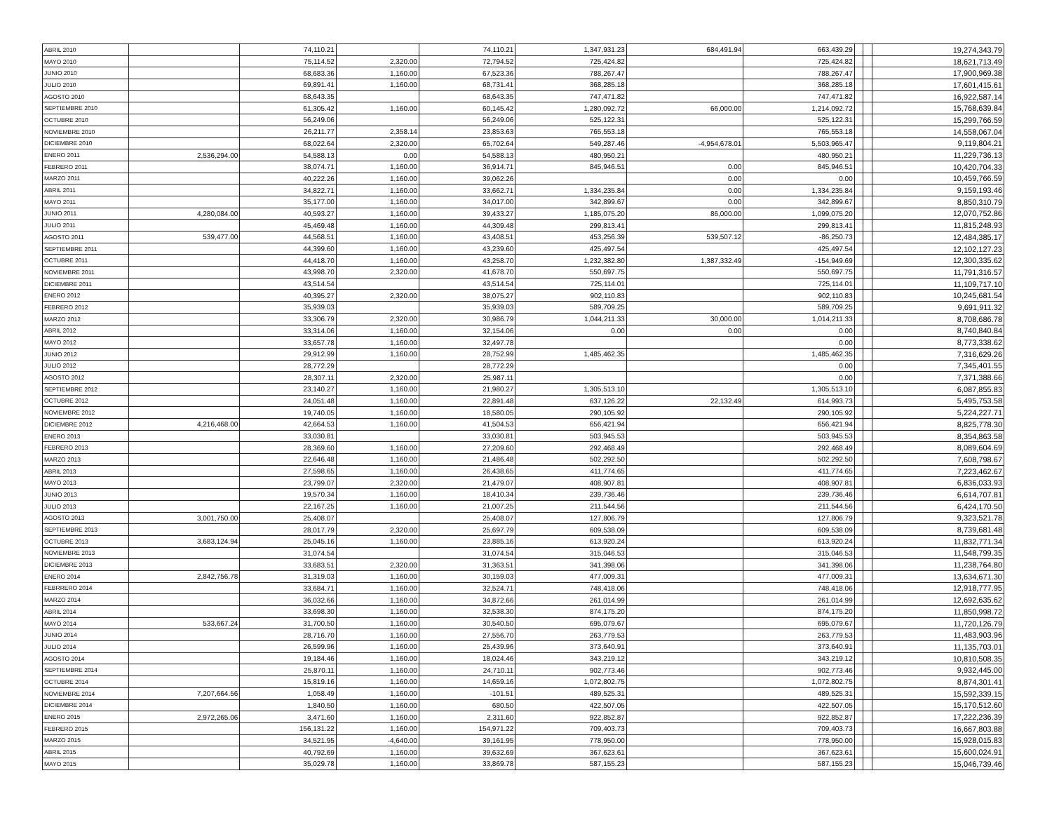| ABRIL 2010 | | 74,110.21 | | 74,110.21 | 1,347,931.23 | 684,491.94 | 663,439.29 | | | 19,274,343.79 |
| MAYO 2010 | | 75,114.52 | 2,320.00 | 72,794.52 | 725,424.82 | | 725,424.82 | | | 18,621,713.49 |
| JUNIO 2010 | | 68,683.36 | 1,160.00 | 67,523.36 | 788,267.47 | | 788,267.47 | | | 17,900,969.38 |
| JULIO 2010 | | 69,891.41 | 1,160.00 | 68,731.41 | 368,285.18 | | 368,285.18 | | | 17,601,415.61 |
| AGOSTO 2010 | | 68,643.35 | | 68,643.35 | 747,471.82 | | 747,471.82 | | | 16,922,587.14 |
| SEPTIEMBRE 2010 | | 61,305.42 | 1,160.00 | 60,145.42 | 1,280,092.72 | 66,000.00 | 1,214,092.72 | | | 15,768,639.84 |
| OCTUBRE 2010 | | 56,249.06 | | 56,249.06 | 525,122.31 | | 525,122.31 | | | 15,299,766.59 |
| NOVIEMBRE 2010 | | 26,211.77 | 2,358.14 | 23,853.63 | 765,553.18 | | 765,553.18 | | | 14,558,067.04 |
| DICIEMBRE 2010 | | 68,022.64 | 2,320.00 | 65,702.64 | 549,287.46 | -4,954,678.01 | 5,503,965.47 | | | 9,119,804.21 |
| ENERO 2011 | 2,536,294.00 | 54,588.13 | 0.00 | 54,588.13 | 480,950.21 | | 480,950.21 | | | 11,229,736.13 |
| FEBRERO 2011 | | 38,074.71 | 1,160.00 | 36,914.71 | 845,946.51 | 0.00 | 845,946.51 | | | 10,420,704.33 |
| MARZO 2011 | | 40,222.26 | 1,160.00 | 39,062.26 | | 0.00 | 0.00 | | | 10,459,766.59 |
| ABRIL 2011 | | 34,822.71 | 1,160.00 | 33,662.71 | 1,334,235.84 | 0.00 | 1,334,235.84 | | | 9,159,193.46 |
| MAYO 2011 | | 35,177.00 | 1,160.00 | 34,017.00 | 342,899.67 | 0.00 | 342,899.67 | | | 8,850,310.79 |
| JUNIO 2011 | 4,280,084.00 | 40,593.27 | 1,160.00 | 39,433.27 | 1,185,075.20 | 86,000.00 | 1,099,075.20 | | | 12,070,752.86 |
| JULIO 2011 | | 45,469.48 | 1,160.00 | 44,309.48 | 299,813.41 | | 299,813.41 | | | 11,815,248.93 |
| AGOSTO 2011 | 539,477.00 | 44,568.51 | 1,160.00 | 43,408.51 | 453,256.39 | 539,507.12 | -86,250.73 | | | 12,484,385.17 |
| SEPTIEMBRE 2011 | | 44,399.60 | 1,160.00 | 43,239.60 | 425,497.54 | | 425,497.54 | | | 12,102,127.23 |
| OCTUBRE 2011 | | 44,418.70 | 1,160.00 | 43,258.70 | 1,232,382.80 | 1,387,332.49 | -154,949.69 | | | 12,300,335.62 |
| NOVIEMBRE 2011 | | 43,998.70 | 2,320.00 | 41,678.70 | 550,697.75 | | 550,697.75 | | | 11,791,316.57 |
| DICIEMBRE 2011 | | 43,514.54 | | 43,514.54 | 725,114.01 | | 725,114.01 | | | 11,109,717.10 |
| ENERO 2012 | | 40,395.27 | 2,320.00 | 38,075.27 | 902,110.83 | | 902,110.83 | | | 10,245,681.54 |
| FEBRERO 2012 | | 35,939.03 | | 35,939.03 | 589,709.25 | | 589,709.25 | | | 9,691,911.32 |
| MARZO 2012 | | 33,306.79 | 2,320.00 | 30,986.79 | 1,044,211.33 | 30,000.00 | 1,014,211.33 | | | 8,708,686.78 |
| ABRIL 2012 | | 33,314.06 | 1,160.00 | 32,154.06 | 0.00 | 0.00 | 0.00 | | | 8,740,840.84 |
| MAYO 2012 | | 33,657.78 | 1,160.00 | 32,497.78 | | | 0.00 | | | 8,773,338.62 |
| JUNIO 2012 | | 29,912.99 | 1,160.00 | 28,752.99 | 1,485,462.35 | | 1,485,462.35 | | | 7,316,629.26 |
| JULIO 2012 | | 28,772.29 | | 28,772.29 | | | 0.00 | | | 7,345,401.55 |
| AGOSTO 2012 | | 28,307.11 | 2,320.00 | 25,987.11 | | | 0.00 | | | 7,371,388.66 |
| SEPTIEMBRE 2012 | | 23,140.27 | 1,160.00 | 21,980.27 | 1,305,513.10 | | 1,305,513.10 | | | 6,087,855.83 |
| OCTUBRE 2012 | | 24,051.48 | 1,160.00 | 22,891.48 | 637,126.22 | 22,132.49 | 614,993.73 | | | 5,495,753.58 |
| NOVIEMBRE 2012 | | 19,740.05 | 1,160.00 | 18,580.05 | 290,105.92 | | 290,105.92 | | | 5,224,227.71 |
| DICIEMBRE 2012 | 4,216,468.00 | 42,664.53 | 1,160.00 | 41,504.53 | 656,421.94 | | 656,421.94 | | | 8,825,778.30 |
| ENERO 2013 | | 33,030.81 | | 33,030.81 | 503,945.53 | | 503,945.53 | | | 8,354,863.58 |
| FEBRERO 2013 | | 28,369.60 | 1,160.00 | 27,209.60 | 292,468.49 | | 292,468.49 | | | 8,089,604.69 |
| MARZO 2013 | | 22,646.48 | 1,160.00 | 21,486.48 | 502,292.50 | | 502,292.50 | | | 7,608,798.67 |
| ABRIL 2013 | | 27,598.65 | 1,160.00 | 26,438.65 | 411,774.65 | | 411,774.65 | | | 7,223,462.67 |
| MAYO 2013 | | 23,799.07 | 2,320.00 | 21,479.07 | 408,907.81 | | 408,907.81 | | | 6,836,033.93 |
| JUNIO 2013 | | 19,570.34 | 1,160.00 | 18,410.34 | 239,736.46 | | 239,736.46 | | | 6,614,707.81 |
| JULIO 2013 | | 22,167.25 | 1,160.00 | 21,007.25 | 211,544.56 | | 211,544.56 | | | 6,424,170.50 |
| AGOSTO 2013 | 3,001,750.00 | 25,408.07 | | 25,408.07 | 127,806.79 | | 127,806.79 | | | 9,323,521.78 |
| SEPTIEMBRE 2013 | | 28,017.79 | 2,320.00 | 25,697.79 | 609,538.09 | | 609,538.09 | | | 8,739,681.48 |
| OCTUBRE 2013 | 3,683,124.94 | 25,045.16 | 1,160.00 | 23,885.16 | 613,920.24 | | 613,920.24 | | | 11,832,771.34 |
| NOVIEMBRE 2013 | | 31,074.54 | | 31,074.54 | 315,046.53 | | 315,046.53 | | | 11,548,799.35 |
| DICIEMBRE 2013 | | 33,683.51 | 2,320.00 | 31,363.51 | 341,398.06 | | 341,398.06 | | | 11,238,764.80 |
| ENERO 2014 | 2,842,756.78 | 31,319.03 | 1,160.00 | 30,159.03 | 477,009.31 | | 477,009.31 | | | 13,634,671.30 |
| FEBRRERO 2014 | | 33,684.71 | 1,160.00 | 32,524.71 | 748,418.06 | | 748,418.06 | | | 12,918,777.95 |
| MARZO 2014 | | 36,032.66 | 1,160.00 | 34,872.66 | 261,014.99 | | 261,014.99 | | | 12,692,635.62 |
| ABRIL 2014 | | 33,698.30 | 1,160.00 | 32,538.30 | 874,175.20 | | 874,175.20 | | | 11,850,998.72 |
| MAYO 2014 | 533,667.24 | 31,700.50 | 1,160.00 | 30,540.50 | 695,079.67 | | 695,079.67 | | | 11,720,126.79 |
| JUNIO 2014 | | 28,716.70 | 1,160.00 | 27,556.70 | 263,779.53 | | 263,779.53 | | | 11,483,903.96 |
| JULIO 2014 | | 26,599.96 | 1,160.00 | 25,439.96 | 373,640.91 | | 373,640.91 | | | 11,135,703.01 |
| AGOSTO 2014 | | 19,184.46 | 1,160.00 | 18,024.46 | 343,219.12 | | 343,219.12 | | | 10,810,508.35 |
| SEPTIEMBRE 2014 | | 25,870.11 | 1,160.00 | 24,710.11 | 902,773.46 | | 902,773.46 | | | 9,932,445.00 |
| OCTUBRE 2014 | | 15,819.16 | 1,160.00 | 14,659.16 | 1,072,802.75 | | 1,072,802.75 | | | 8,874,301.41 |
| NOVIEMBRE 2014 | 7,207,664.56 | 1,058.49 | 1,160.00 | -101.51 | 489,525.31 | | 489,525.31 | | | 15,592,339.15 |
| DICIEMBRE 2014 | | 1,840.50 | 1,160.00 | 680.50 | 422,507.05 | | 422,507.05 | | | 15,170,512.60 |
| ENERO 2015 | 2,972,265.06 | 3,471.60 | 1,160.00 | 2,311.60 | 922,852.87 | | 922,852.87 | | | 17,222,236.39 |
| FEBRERO 2015 | | 156,131.22 | 1,160.00 | 154,971.22 | 709,403.73 | | 709,403.73 | | | 16,667,803.88 |
| MARZO 2015 | | 34,521.95 | -4,640.00 | 39,161.95 | 778,950.00 | | 778,950.00 | | | 15,928,015.83 |
| ABRIL 2015 | | 40,792.69 | 1,160.00 | 39,632.69 | 367,623.61 | | 367,623.61 | | | 15,600,024.91 |
| MAYO 2015 | | 35,029.78 | 1,160.00 | 33,869.78 | 587,155.23 | | 587,155.23 | | | 15,046,739.46 |